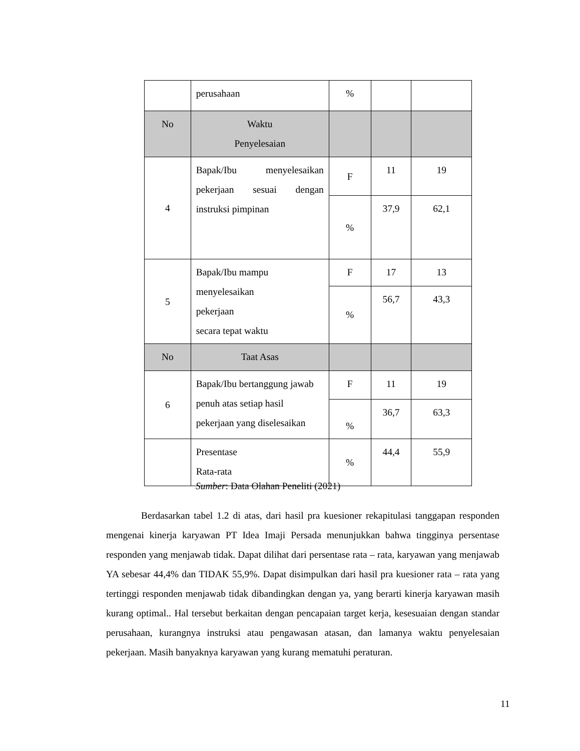| | perusahaan | % | | |
| No | Waktu Penyelesaian | | | |
| 4 | Bapak/Ibu menyelesaikan pekerjaan sesuai dengan instruksi pimpinan | F | 11 | 19 |
| | | % | 37,9 | 62,1 |
| 5 | Bapak/Ibu mampu menyelesaikan pekerjaan secara tepat waktu | F | 17 | 13 |
| | | % | 56,7 | 43,3 |
| No | Taat Asas | | | |
| 6 | Bapak/Ibu bertanggung jawab penuh atas setiap hasil pekerjaan yang diselesaikan | F | 11 | 19 |
| | | % | 36,7 | 63,3 |
| | Presentase Rata-rata | % | 44,4 | 55,9 |
Sumber: Data Olahan Peneliti (2021)
Berdasarkan tabel 1.2 di atas, dari hasil pra kuesioner rekapitulasi tanggapan responden mengenai kinerja karyawan PT Idea Imaji Persada menunjukkan bahwa tingginya persentase responden yang menjawab tidak. Dapat dilihat dari persentase rata – rata, karyawan yang menjawab YA sebesar 44,4% dan TIDAK 55,9%. Dapat disimpulkan dari hasil pra kuesioner rata – rata yang tertinggi responden menjawab tidak dibandingkan dengan ya, yang berarti kinerja karyawan masih kurang optimal.. Hal tersebut berkaitan dengan pencapaian target kerja, kesesuaian dengan standar perusahaan, kurangnya instruksi atau pengawasan atasan, dan lamanya waktu penyelesaian pekerjaan. Masih banyaknya karyawan yang kurang mematuhi peraturan.
11